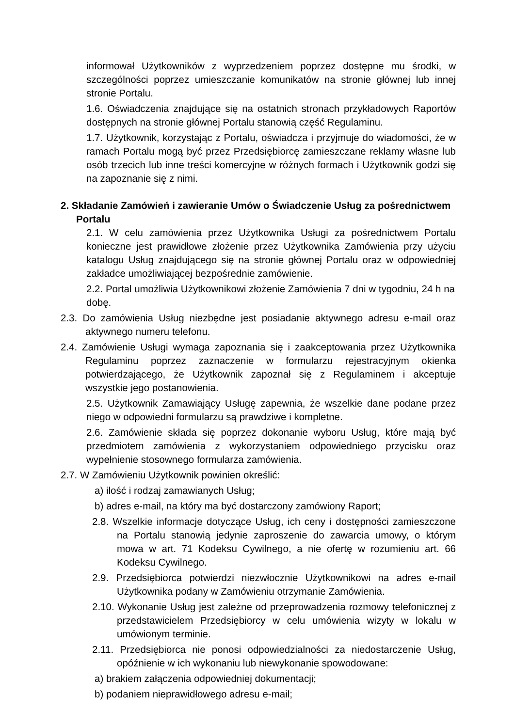informował Użytkowników z wyprzedzeniem poprzez dostępne mu środki, w szczególności poprzez umieszczanie komunikatów na stronie głównej lub innej stronie Portalu.
1.6. Oświadczenia znajdujące się na ostatnich stronach przykładowych Raportów dostępnych na stronie głównej Portalu stanowią część Regulaminu.
1.7. Użytkownik, korzystając z Portalu, oświadcza i przyjmuje do wiadomości, że w ramach Portalu mogą być przez Przedsiębiorcę zamieszczane reklamy własne lub osób trzecich lub inne treści komercyjne w różnych formach i Użytkownik godzi się na zapoznanie się z nimi.
2. Składanie Zamówień i zawieranie Umów o Świadczenie Usług za pośrednictwem Portalu
2.1. W celu zamówienia przez Użytkownika Usługi za pośrednictwem Portalu konieczne jest prawidłowe złożenie przez Użytkownika Zamówienia przy użyciu katalogu Usług znajdującego się na stronie głównej Portalu oraz w odpowiedniej zakładce umożliwiającej bezpośrednie zamówienie.
2.2. Portal umożliwia Użytkownikowi złożenie Zamówienia 7 dni w tygodniu, 24 h na dobę.
2.3. Do zamówienia Usług niezbędne jest posiadanie aktywnego adresu e-mail oraz aktywnego numeru telefonu.
2.4. Zamówienie Usługi wymaga zapoznania się i zaakceptowania przez Użytkownika Regulaminu poprzez zaznaczenie w formularzu rejestracyjnym okienka potwierdzającego, że Użytkownik zapoznał się z Regulaminem i akceptuje wszystkie jego postanowienia.
2.5. Użytkownik Zamawiający Usługę zapewnia, że wszelkie dane podane przez niego w odpowiedni formularzu są prawdziwe i kompletne.
2.6. Zamówienie składa się poprzez dokonanie wyboru Usług, które mają być przedmiotem zamówienia z wykorzystaniem odpowiedniego przycisku oraz wypełnienie stosownego formularza zamówienia.
2.7. W Zamówieniu Użytkownik powinien określić:
a) ilość i rodzaj zamawianych Usług;
b) adres e-mail, na który ma być dostarczony zamówiony Raport;
2.8. Wszelkie informacje dotyczące Usług, ich ceny i dostępności zamieszczone na Portalu stanowią jedynie zaproszenie do zawarcia umowy, o którym mowa w art. 71 Kodeksu Cywilnego, a nie ofertę w rozumieniu art. 66 Kodeksu Cywilnego.
2.9. Przedsiębiorca potwierdzi niezwłocznie Użytkownikowi na adres e-mail Użytkownika podany w Zamówieniu otrzymanie Zamówienia.
2.10. Wykonanie Usług jest zależne od przeprowadzenia rozmowy telefonicznej z przedstawicielem Przedsiębiorcy w celu umówienia wizyty w lokalu w umówionym terminie.
2.11. Przedsiębiorca nie ponosi odpowiedzialności za niedostarczenie Usług, opóźnienie w ich wykonaniu lub niewykonanie spowodowane:
a) brakiem załączenia odpowiedniej dokumentacji;
b) podaniem nieprawidłowego adresu e-mail;